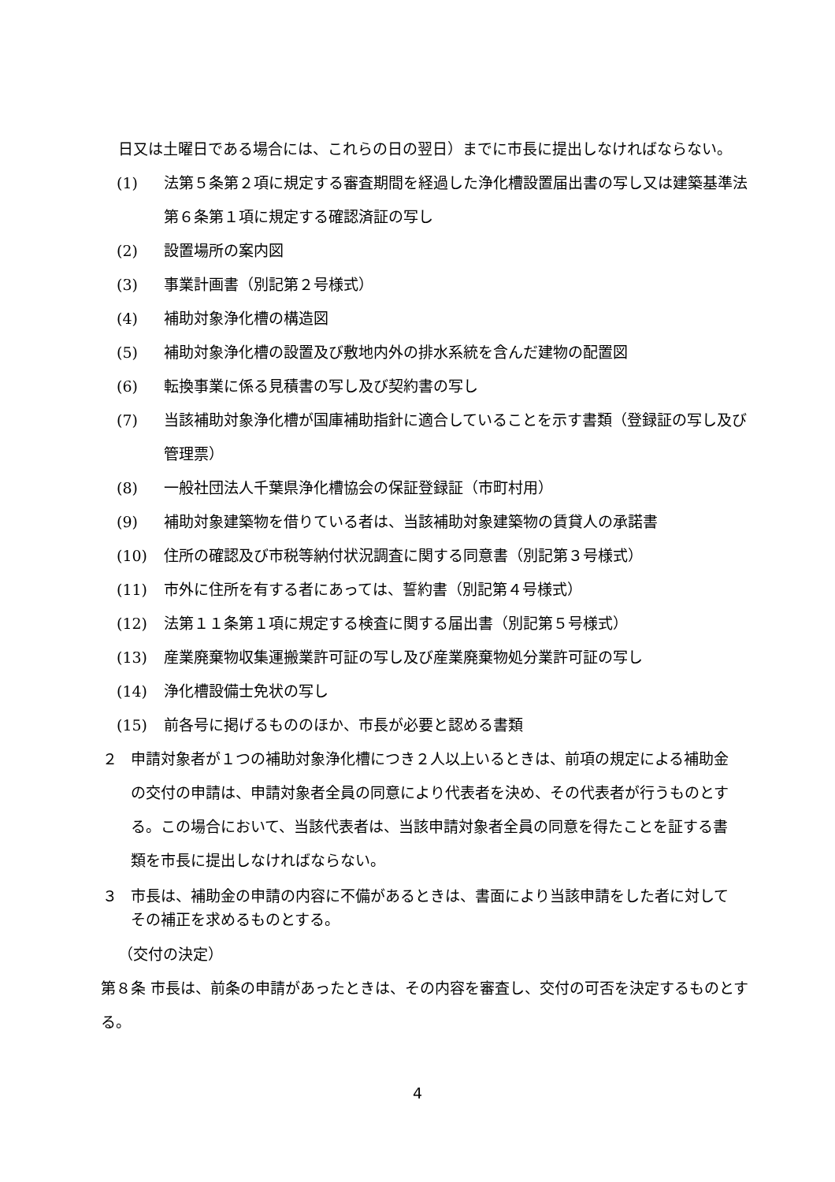日又は土曜日である場合には、これらの日の翌日）までに市長に提出しなければならない。
(1) 法第５条第２項に規定する審査期間を経過した浄化槽設置届出書の写し又は建築基準法第６条第１項に規定する確認済証の写し
(2) 設置場所の案内図
(3) 事業計画書（別記第２号様式）
(4) 補助対象浄化槽の構造図
(5) 補助対象浄化槽の設置及び敷地内外の排水系統を含んだ建物の配置図
(6) 転換事業に係る見積書の写し及び契約書の写し
(7) 当該補助対象浄化槽が国庫補助指針に適合していることを示す書類（登録証の写し及び管理票）
(8) 一般社団法人千葉県浄化槽協会の保証登録証（市町村用）
(9) 補助対象建築物を借りている者は、当該補助対象建築物の賃貸人の承諾書
(10) 住所の確認及び市税等納付状況調査に関する同意書（別記第３号様式）
(11) 市外に住所を有する者にあっては、誓約書（別記第４号様式）
(12) 法第１１条第１項に規定する検査に関する届出書（別記第５号様式）
(13) 産業廃棄物収集運搬業許可証の写し及び産業廃棄物処分業許可証の写し
(14) 浄化槽設備士免状の写し
(15) 前各号に掲げるもののほか、市長が必要と認める書類
２ 申請対象者が１つの補助対象浄化槽につき２人以上いるときは、前項の規定による補助金の交付の申請は、申請対象者全員の同意により代表者を決め、その代表者が行うものとする。この場合において、当該代表者は、当該申請対象者全員の同意を得たことを証する書類を市長に提出しなければならない。
３ 市長は、補助金の申請の内容に不備があるときは、書面により当該申請をした者に対してその補正を求めるものとする。
（交付の決定）
第８条 市長は、前条の申請があったときは、その内容を審査し、交付の可否を決定するものとする。
4